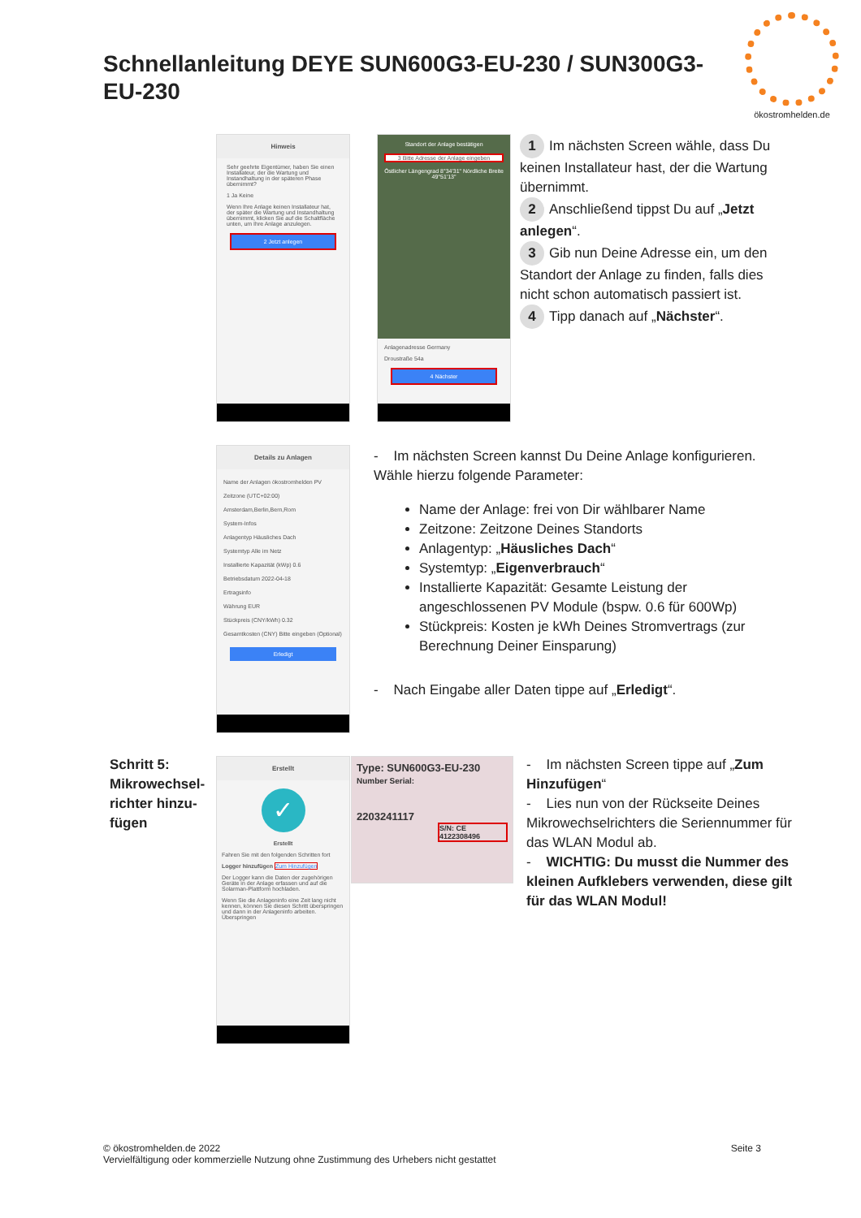Schnellanleitung DEYE SUN600G3-EU-230 / SUN300G3-EU-230
ökostromhelden.de
Hinweis
Sehr geehrte Eigentümer, haben Sie einen Installateur, der die Wartung und Instandhaltung in der späteren Phase übernimmt?
1 Ja Keine
Wenn Ihre Anlage keinen Installateur hat, der später die Wartung und Instandhaltung übernimmt, klicken Sie auf die Schaltfläche unten, um Ihre Anlage anzulegen.
2 Jetzt anlegen
Standort der Anlage bestätigen
3 Bitte Adresse der Anlage eingeben
Östlicher Längengrad 8°34'31" Nördliche Breite 49°51'13"
Anlagenadresse Germany
Droustraße 54a
4 Nächster
1 Im nächsten Screen wähle, dass Du keinen Installateur hast, der die Wartung übernimmt.
2 Anschließend tippst Du auf „Jetzt anlegen“.
3 Gib nun Deine Adresse ein, um den Standort der Anlage zu finden, falls dies nicht schon automatisch passiert ist.
4 Tipp danach auf „Nächster“.
Details zu Anlagen
Name der Anlagen ökostromhelden PV
Zeitzone (UTC+02:00) Amsterdam,Berlin,Bern,Rom
System-Infos
Anlagentyp Häusliches Dach
Systemtyp Alle im Netz
Installierte Kapazität (kWp) 0.6
Betriebsdatum 2022-04-18
Ertragsinfo
Währung EUR
Stückpreis (CNY/kWh) 0.32
Gesamtkosten (CNY) Bitte eingeben (Optional)
Erledigt
- Im nächsten Screen kannst Du Deine Anlage konfigurieren. Wähle hierzu folgende Parameter:
Name der Anlage: frei von Dir wählbarer Name
Zeitzone: Zeitzone Deines Standorts
Anlagentyp: „Häusliches Dach“
Systemtyp: „Eigenverbrauch“
Installierte Kapazität: Gesamte Leistung der angeschlossenen PV Module (bspw. 0.6 für 600Wp)
Stückpreis: Kosten je kWh Deines Stromvertrags (zur Berechnung Deiner Einsparung)
- Nach Eingabe aller Daten tippe auf „Erledigt“.
Schritt 5: Mikrowechsel-richter hinzu-fügen
Erstellt
✓
Erstellt
Fahren Sie mit den folgenden Schritten fort
Logger hinzufügen Zum Hinzufügen
Der Logger kann die Daten der zugehörigen Geräte in der Anlage erfassen und auf die Solarman-Plattform hochladen.
Wenn Sie die Anlageninfo eine Zeit lang nicht kennen, können Sie diesen Schritt überspringen und dann in der Anlageninfo arbeiten. Überspringen
Type: SUN600G3-EU-230
Number Serial:
2203241117
S/N: CE 4122308496
- Im nächsten Screen tippe auf „Zum Hinzufügen“
- Lies nun von der Rückseite Deines Mikrowechselrichters die Seriennummer für das WLAN Modul ab.
- WICHTIG: Du musst die Nummer des kleinen Aufklebers verwenden, diese gilt für das WLAN Modul!
Seite 3 © ökostromhelden.de 2022
Vervielfältigung oder kommerzielle Nutzung ohne Zustimmung des Urhebers nicht gestattet